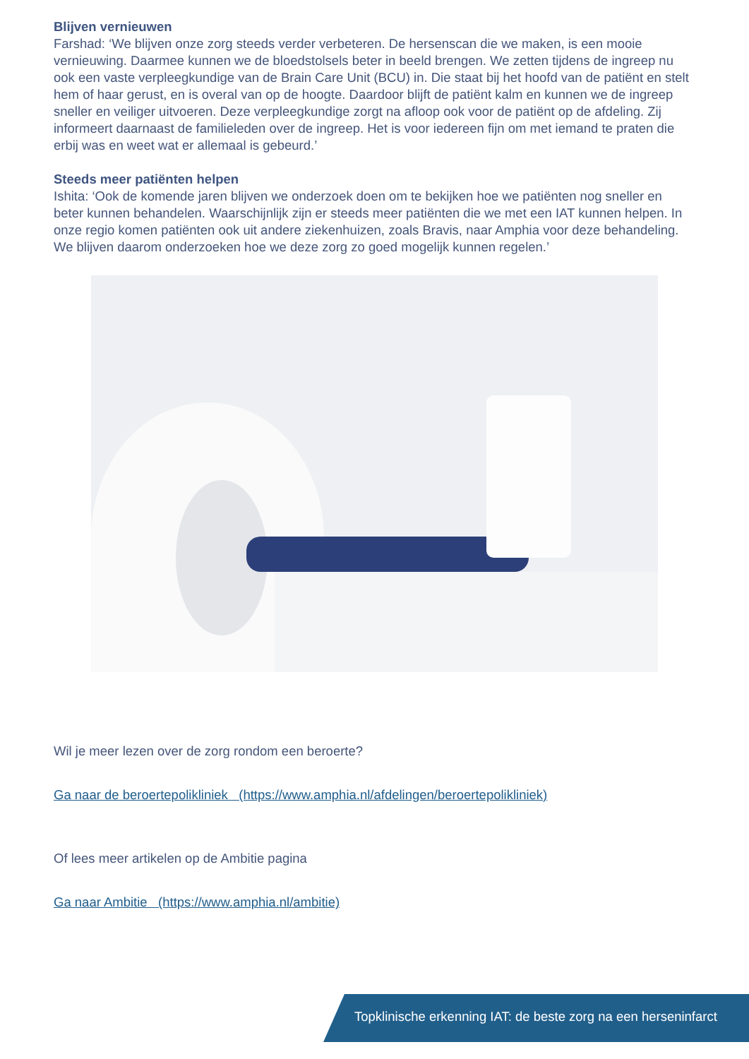Blijven vernieuwen
Farshad: ‘We blijven onze zorg steeds verder verbeteren. De hersenscan die we maken, is een mooie vernieuwing. Daarmee kunnen we de bloedstolsels beter in beeld brengen. We zetten tijdens de ingreep nu ook een vaste verpleegkundige van de Brain Care Unit (BCU) in. Die staat bij het hoofd van de patiënt en stelt hem of haar gerust, en is overal van op de hoogte. Daardoor blijft de patiënt kalm en kunnen we de ingreep sneller en veiliger uitvoeren. Deze verpleegkundige zorgt na afloop ook voor de patiënt op de afdeling. Zij informeert daarnaast de familieleden over de ingreep. Het is voor iedereen fijn om met iemand te praten die erbij was en weet wat er allemaal is gebeurd.’
Steeds meer patiënten helpen
Ishita: ‘Ook de komende jaren blijven we onderzoek doen om te bekijken hoe we patiënten nog sneller en beter kunnen behandelen. Waarschijnlijk zijn er steeds meer patiënten die we met een IAT kunnen helpen. In onze regio komen patiënten ook uit andere ziekenhuizen, zoals Bravis, naar Amphia voor deze behandeling. We blijven daarom onderzoeken hoe we deze zorg zo goed mogelijk kunnen regelen.’
Wil je meer lezen over de zorg rondom een beroerte?
Ga naar de beroertepolikliniek (https://www.amphia.nl/afdelingen/beroertepolikliniek)
Of lees meer artikelen op de Ambitie pagina
Ga naar Ambitie (https://www.amphia.nl/ambitie)
Topklinische erkenning IAT: de beste zorg na een herseninfarct